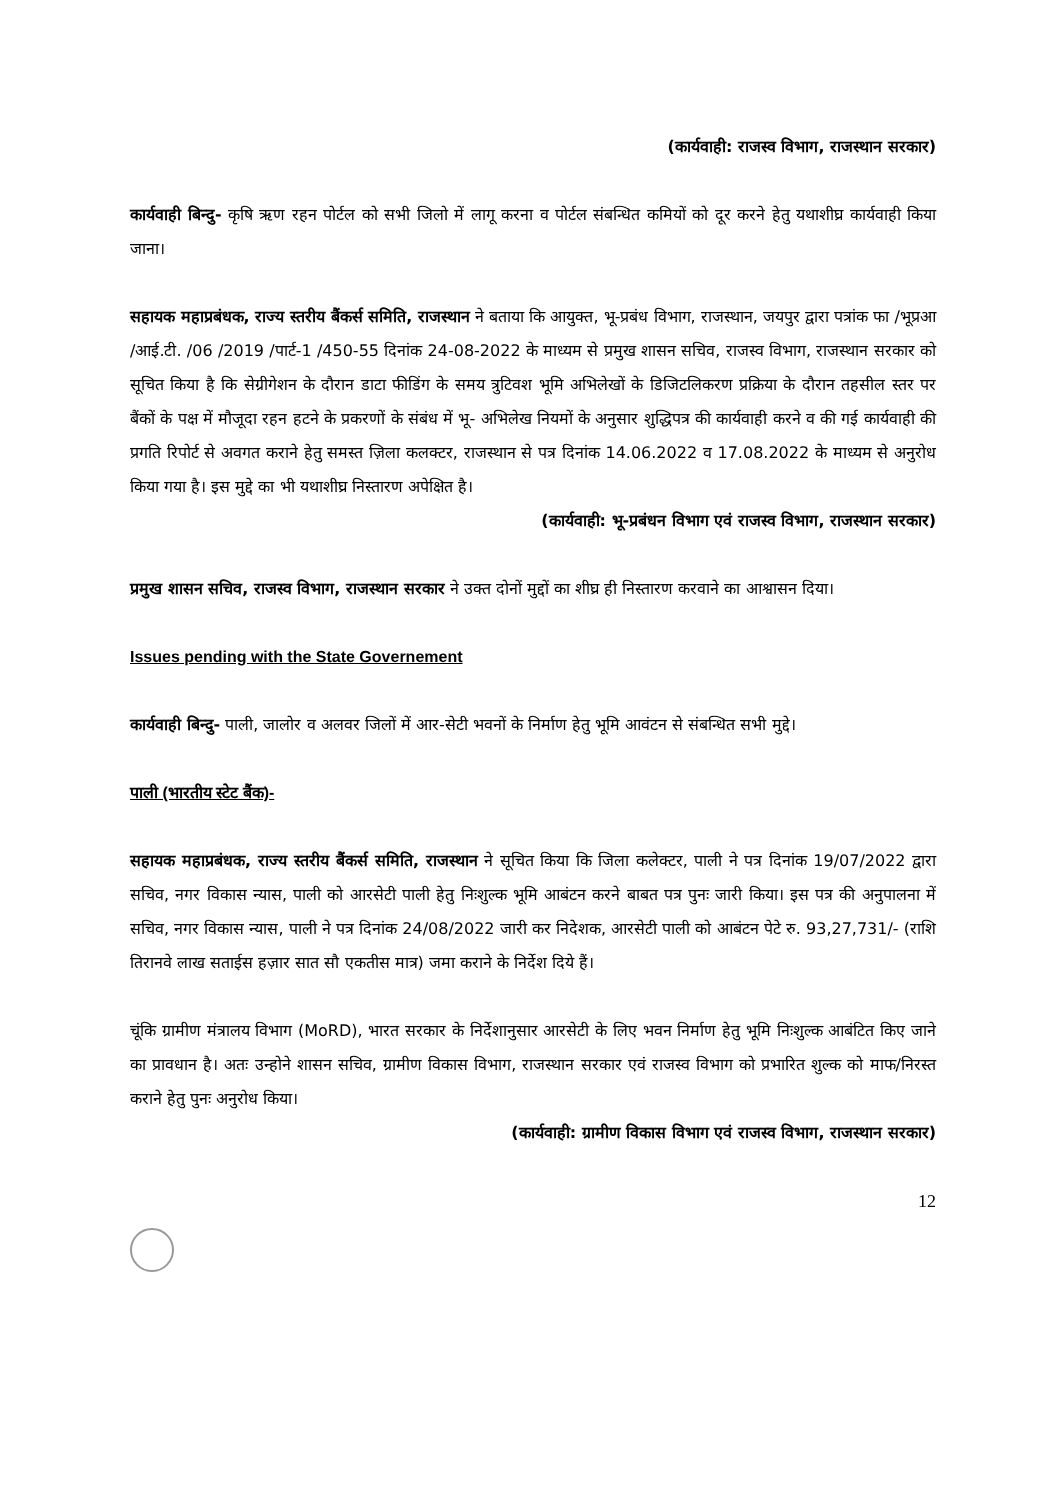(कार्यवाही: राजस्व विभाग, राजस्थान सरकार)
कार्यवाही बिन्दु- कृषि ऋण रहन पोर्टल को सभी जिलो में लागू करना व पोर्टल संबन्धित कमियों को दूर करने हेतु यथाशीघ्र कार्यवाही किया जाना।
सहायक महाप्रबंधक, राज्य स्तरीय बैंकर्स समिति, राजस्थान ने बताया कि आयुक्त, भू-प्रबंध विभाग, राजस्थान, जयपुर द्वारा पत्रांक फा /भूप्रआ /आई.टी. /06 /2019 /पार्ट-1 /450-55 दिनांक 24-08-2022 के माध्यम से प्रमुख शासन सचिव, राजस्व विभाग, राजस्थान सरकार को सूचित किया है कि सेग्रीगेशन के दौरान डाटा फीडिंग के समय त्रुटिवश भूमि अभिलेखों के डिजिटलिकरण प्रक्रिया के दौरान तहसील स्तर पर बैंकों के पक्ष में मौजूदा रहन हटने के प्रकरणों के संबंध में भू- अभिलेख नियमों के अनुसार शुद्धिपत्र की कार्यवाही करने व की गई कार्यवाही की प्रगति रिपोर्ट से अवगत कराने हेतु समस्त ज़िला कलक्टर, राजस्थान से पत्र दिनांक 14.06.2022 व 17.08.2022 के माध्यम से अनुरोध किया गया है। इस मुद्दे का भी यथाशीघ्र निस्तारण अपेक्षित है।
(कार्यवाही: भू-प्रबंधन विभाग एवं राजस्व विभाग, राजस्थान सरकार)
प्रमुख शासन सचिव, राजस्व विभाग, राजस्थान सरकार ने उक्त दोनों मुद्दों का शीघ्र ही निस्तारण करवाने का आश्वासन दिया।
Issues pending with the State Governement
कार्यवाही बिन्दु- पाली, जालोर व अलवर जिलों में आर-सेटी भवनों के निर्माण हेतु भूमि आवंटन से संबन्धित सभी मुद्दे।
पाली (भारतीय स्टेट बैंक)-
सहायक महाप्रबंधक, राज्य स्तरीय बैंकर्स समिति, राजस्थान ने सूचित किया कि जिला कलेक्टर, पाली ने पत्र दिनांक 19/07/2022 द्वारा सचिव, नगर विकास न्यास, पाली को आरसेटी पाली हेतु निःशुल्क भूमि आबंटन करने बाबत पत्र पुनः जारी किया। इस पत्र की अनुपालना में सचिव, नगर विकास न्यास, पाली ने पत्र दिनांक 24/08/2022 जारी कर निदेशक, आरसेटी पाली को आबंटन पेटे रु. 93,27,731/- (राशि तिरानवे लाख सताईस हज़ार सात सौ एकतीस मात्र) जमा कराने के निर्देश दिये हैं।
चूंकि ग्रामीण मंत्रालय विभाग (MoRD), भारत सरकार के निर्देशानुसार आरसेटी के लिए भवन निर्माण हेतु भूमि निःशुल्क आबंटित किए जाने का प्रावधान है। अतः उन्होने शासन सचिव, ग्रामीण विकास विभाग, राजस्थान सरकार एवं राजस्व विभाग को प्रभारित शुल्क को माफ/निरस्त कराने हेतु पुनः अनुरोध किया।
(कार्यवाही: ग्रामीण विकास विभाग एवं राजस्व विभाग, राजस्थान सरकार)
12